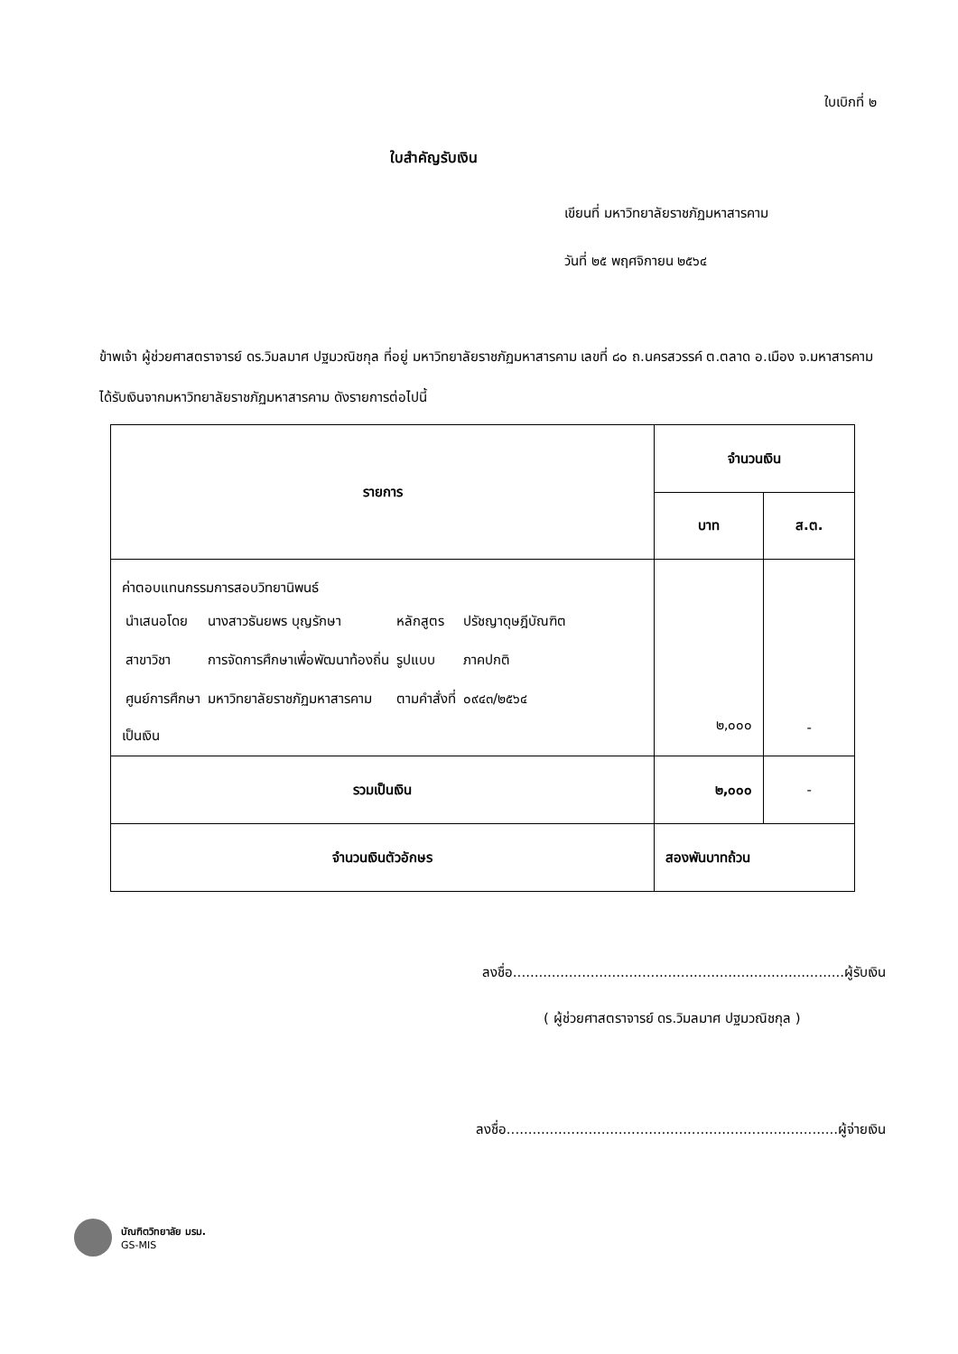ใบเบิกที่ ๒
ใบสำคัญรับเงิน
เขียนที่ มหาวิทยาลัยราชภัฏมหาสารคาม
วันที่ ๒๕ พฤศจิกายน ๒๕๖๔
ข้าพเจ้า ผู้ช่วยศาสตราจารย์ ดร.วิมลมาศ ปฐมวณิชกุล ที่อยู่ มหาวิทยาลัยราชภัฏมหาสารคาม เลขที่ ๘๐ ถ.นครสวรรค์ ต.ตลาด อ.เมือง จ.มหาสารคาม
ได้รับเงินจากมหาวิทยาลัยราชภัฏมหาสารคาม ดังรายการต่อไปนี้
| รายการ | จำนวนเงิน | |
| --- | --- | --- |
| | บาท | ส.ต. |
| ค่าตอบแทนกรรมการสอบวิทยานิพนธ์ / นำเสนอโดย / นางสาวธันยพร บุญรักษา / หลักสูตร / ปรัชญาดุษฎีบัณฑิต / / สาขาวิชา / การจัดการศึกษาเพื่อพัฒนาท้องถิ่น / รูปแบบ / ภาคปกติ / / ศูนย์การศึกษา / มหาวิทยาลัยราชภัฏมหาสารคาม / ตามคำสั่งที่ / ๐๙๔๓/๒๕๖๔ / เป็นเงิน | ๒,๐๐๐ | - |
| รวมเป็นเงิน | ๒,๐๐๐ | - |
| จำนวนเงินตัวอักษร | สองพันบาทถ้วน | |
ลงชื่อ.............................................................................ผู้รับเงิน
( ผู้ช่วยศาสตราจารย์ ดร.วิมลมาศ ปฐมวณิชกุล )
ลงชื่อ.............................................................................ผู้จ่ายเงิน
บัณฑิตวิทยาลัย มรม.
GS-MIS